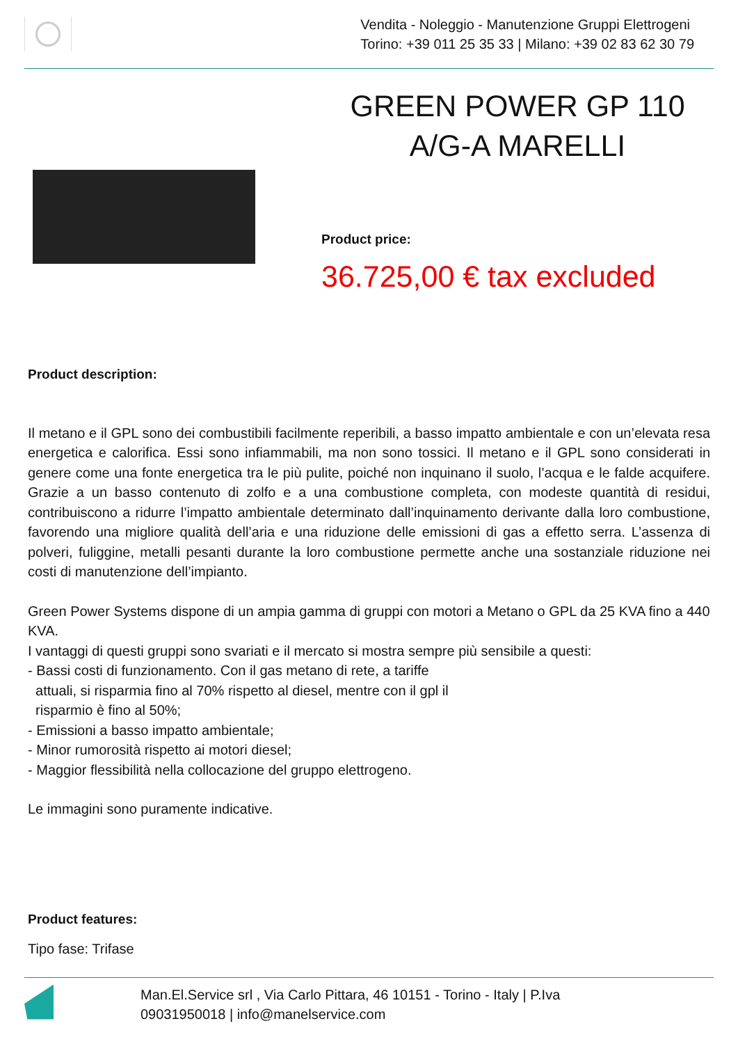Vendita - Noleggio - Manutenzione Gruppi Elettrogeni
Torino: +39 011 25 35 33 | Milano: +39 02 83 62 30 79
GREEN POWER GP 110 A/G-A MARELLI
Product price:
36.725,00 € tax excluded
Product description:
Il metano e il GPL sono dei combustibili facilmente reperibili, a basso impatto ambientale e con un’elevata resa energetica e calorifica. Essi sono infiammabili, ma non sono tossici. Il metano e il GPL sono considerati in genere come una fonte energetica tra le più pulite, poiché non inquinano il suolo, l’acqua e le falde acquifere. Grazie a un basso contenuto di zolfo e a una combustione completa, con modeste quantità di residui, contribuiscono a ridurre l’impatto ambientale determinato dall’inquinamento derivante dalla loro combustione, favorendo una migliore qualità dell’aria e una riduzione delle emissioni di gas a effetto serra. L’assenza di polveri, fuliggine, metalli pesanti durante la loro combustione permette anche una sostanziale riduzione nei costi di manutenzione dell’impianto.
Green Power Systems dispone di un ampia gamma di gruppi con motori a Metano o GPL da 25 KVA fino a 440 KVA.
I vantaggi di questi gruppi sono svariati e il mercato si mostra sempre più sensibile a questi:
- Bassi costi di funzionamento. Con il gas metano di rete, a tariffe
attuali, si risparmia fino al 70% rispetto al diesel, mentre con il gpl il
risparmio è fino al 50%;
- Emissioni a basso impatto ambientale;
- Minor rumorosità rispetto ai motori diesel;
- Maggior flessibilità nella collocazione del gruppo elettrogeno.
Le immagini sono puramente indicative.
Product features:
Tipo fase: Trifase
Man.El.Service srl , Via Carlo Pittara, 46 10151 - Torino - Italy | P.Iva
09031950018 | info@manelservice.com